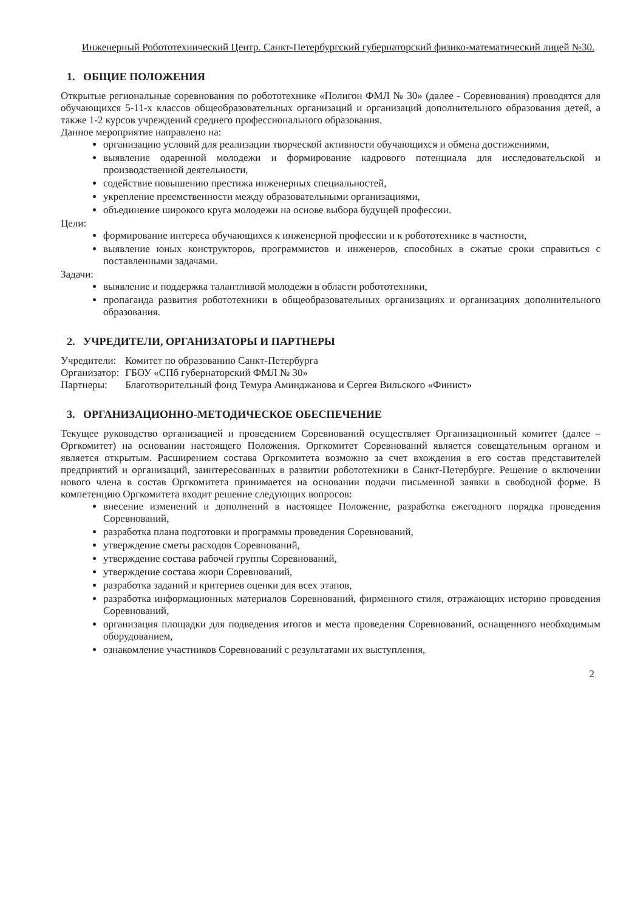Инженерный Робототехнический Центр. Санкт-Петербургский губернаторский физико-математический лицей №30.
1. ОБЩИЕ ПОЛОЖЕНИЯ
Открытые региональные соревнования по робототехнике «Полигон ФМЛ № 30» (далее - Соревнования) проводятся для обучающихся 5-11-х классов общеобразовательных организаций и организаций дополнительного образования детей, а также 1-2 курсов учреждений среднего профессионального образования.
Данное мероприятие направлено на:
организацию условий для реализации творческой активности обучающихся и обмена достижениями,
выявление одаренной молодежи и формирование кадрового потенциала для исследовательской и производственной деятельности,
содействие повышению престижа инженерных специальностей,
укрепление преемственности между образовательными организациями,
объединение широкого круга молодежи на основе выбора будущей профессии.
Цели:
формирование интереса обучающихся к инженерной профессии и к робототехнике в частности,
выявление юных конструкторов, программистов и инженеров, способных в сжатые сроки справиться с поставленными задачами.
Задачи:
выявление и поддержка талантливой молодежи в области робототехники,
пропаганда развития робототехники в общеобразовательных организациях и организациях дополнительного образования.
2. УЧРЕДИТЕЛИ, ОРГАНИЗАТОРЫ И ПАРТНЕРЫ
| Учредители: | Комитет по образованию Санкт-Петербурга |
| Организатор: | ГБОУ «СПб губернаторский ФМЛ № 30» |
| Партнеры: | Благотворительный фонд Темура Аминджанова и Сергея Вильского «Финист» |
3. ОРГАНИЗАЦИОННО-МЕТОДИЧЕСКОЕ ОБЕСПЕЧЕНИЕ
Текущее руководство организацией и проведением Соревнований осуществляет Организационный комитет (далее – Оргкомитет) на основании настоящего Положения. Оргкомитет Соревнований является совещательным органом и является открытым. Расширением состава Оргкомитета возможно за счет вхождения в его состав представителей предприятий и организаций, заинтересованных в развитии робототехники в Санкт-Петербурге. Решение о включении нового члена в состав Оргкомитета принимается на основании подачи письменной заявки в свободной форме. В компетенцию Оргкомитета входит решение следующих вопросов:
внесение изменений и дополнений в настоящее Положение, разработка ежегодного порядка проведения Соревнований,
разработка плана подготовки и программы проведения Соревнований,
утверждение сметы расходов Соревнований,
утверждение состава рабочей группы Соревнований,
утверждение состава жюри Соревнований,
разработка заданий и критериев оценки для всех этапов,
разработка информационных материалов Соревнований, фирменного стиля, отражающих историю проведения Соревнований,
организация площадки для подведения итогов и места проведения Соревнований, оснащенного необходимым оборудованием,
ознакомление участников Соревнований с результатами их выступления,
2